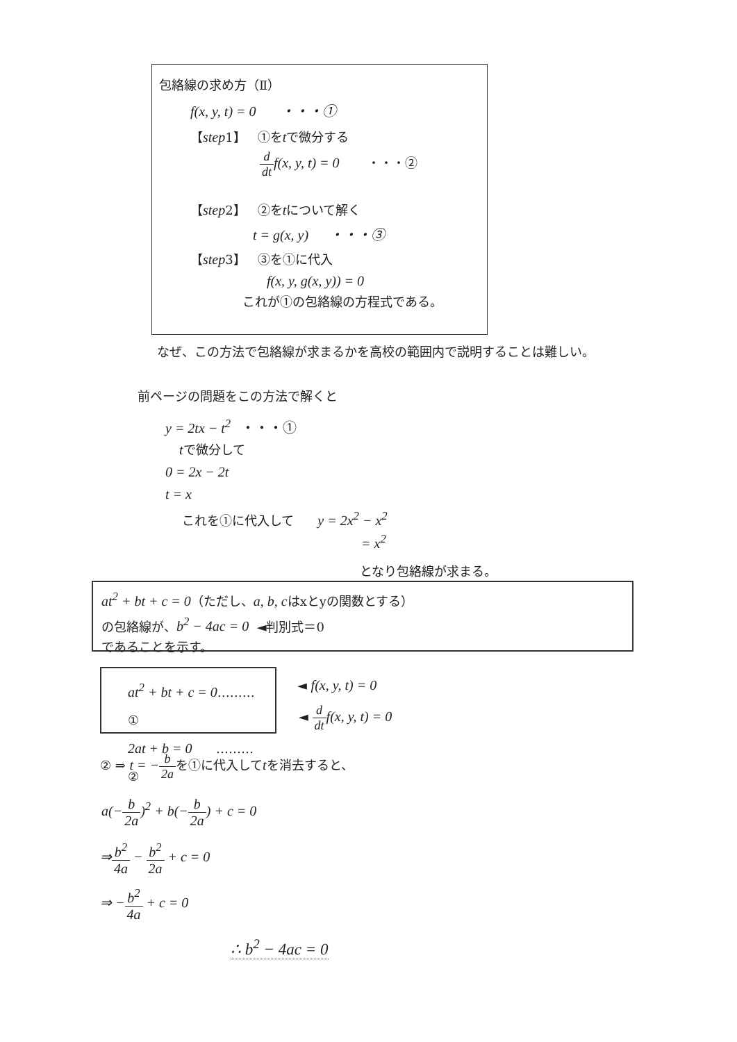包絡線の求め方（Ⅱ）
f(x, y, t) = 0 ・・・①
【step1】 ①をtで微分する
d dt f(x, y, t) = 0 ・・・②
【step2】 ②をtについて解く
t = g(x, y) ・・・③
【step3】 ③を①に代入
f(x, y, g(x, y)) = 0
これが①の包絡線の方程式である。
なぜ、この方法で包絡線が求まるかを高校の範囲内で説明することは難しい。
前ページの問題をこの方法で解くと
y = 2tx − t<sup>2</sup> ・・・①
tで微分して
0 = 2x − 2t
t = x
これを①に代入して y = 2x<sup>2</sup> − x<sup>2</sup>
= x<sup>2</sup>
となり包絡線が求まる。
at<sup>2</sup> + bt + c = 0（ただし、a, b, cはxとyの関数とする）
の包絡線が、b<sup>2</sup> − 4ac = 0 ◄判別式＝0
であることを示す。
at<sup>2</sup> + bt + c = 0………①
2at + b = 0 ………②
◄ f(x, y, t) = 0
◄ d dt f(x, y, t) = 0
② ⇒ t = −b 2aを①に代入してtを消去すると、
a(−b 2a)<sup>2</sup> + b(−b 2a) + c = 0
⇒b<sup>2</sup> 4a − b<sup>2</sup> 2a + c = 0
⇒ −b<sup>2</sup> 4a + c = 0
∴ b<sup>2</sup> − 4ac = 0